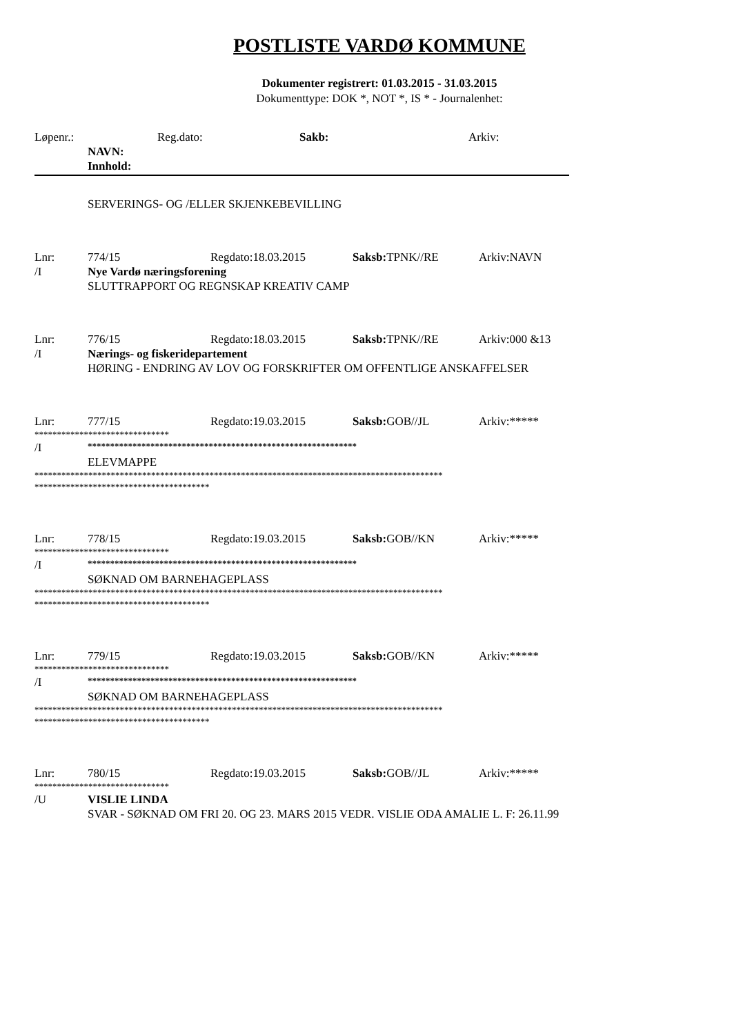POSTLISTE VARDØ KOMMUNE
Dokumenter registrert: 01.03.2015 - 31.03.2015
Dokumenttype: DOK *, NOT *, IS * - Journalenhet:
Løpenr.: Reg.dato: Sakb: Arkiv:
NAVN:
Innhold:
SERVERINGS- OG /ELLER SKJENKEBEVILLING
Lnr: 774/15 Regdato:18.03.2015 Saksb: TPNK//RE Arkiv:NAVN
/I Nye Vardø næringsforening
SLUTTRAPPORT OG REGNSKAP KREATIV CAMP
Lnr: 776/15 Regdato:18.03.2015 Saksb: TPNK//RE Arkiv:000 &13
/I Nærings- og fiskeridepartement
HØRING - ENDRING AV LOV OG FORSKRIFTER OM OFFENTLIGE ANSKAFFELSER
Lnr: 777/15 Regdato:19.03.2015 Saksb: GOB//JL Arkiv:*****
******************************
/I ************************************************************
ELEVMAPPE
*******************************************************************************************
***************************************
Lnr: 778/15 Regdato:19.03.2015 Saksb: GOB//KN Arkiv:*****
******************************
/I ************************************************************
SØKNAD OM BARNEHAGEPLASS
*******************************************************************************************
***************************************
Lnr: 779/15 Regdato:19.03.2015 Saksb: GOB//KN Arkiv:*****
******************************
/I ************************************************************
SØKNAD OM BARNEHAGEPLASS
*******************************************************************************************
***************************************
Lnr: 780/15 Regdato:19.03.2015 Saksb: GOB//JL Arkiv:*****
******************************
/U VISLIE LINDA
SVAR - SØKNAD OM FRI 20. OG 23. MARS 2015 VEDR. VISLIE ODA AMALIE L. F: 26.11.99